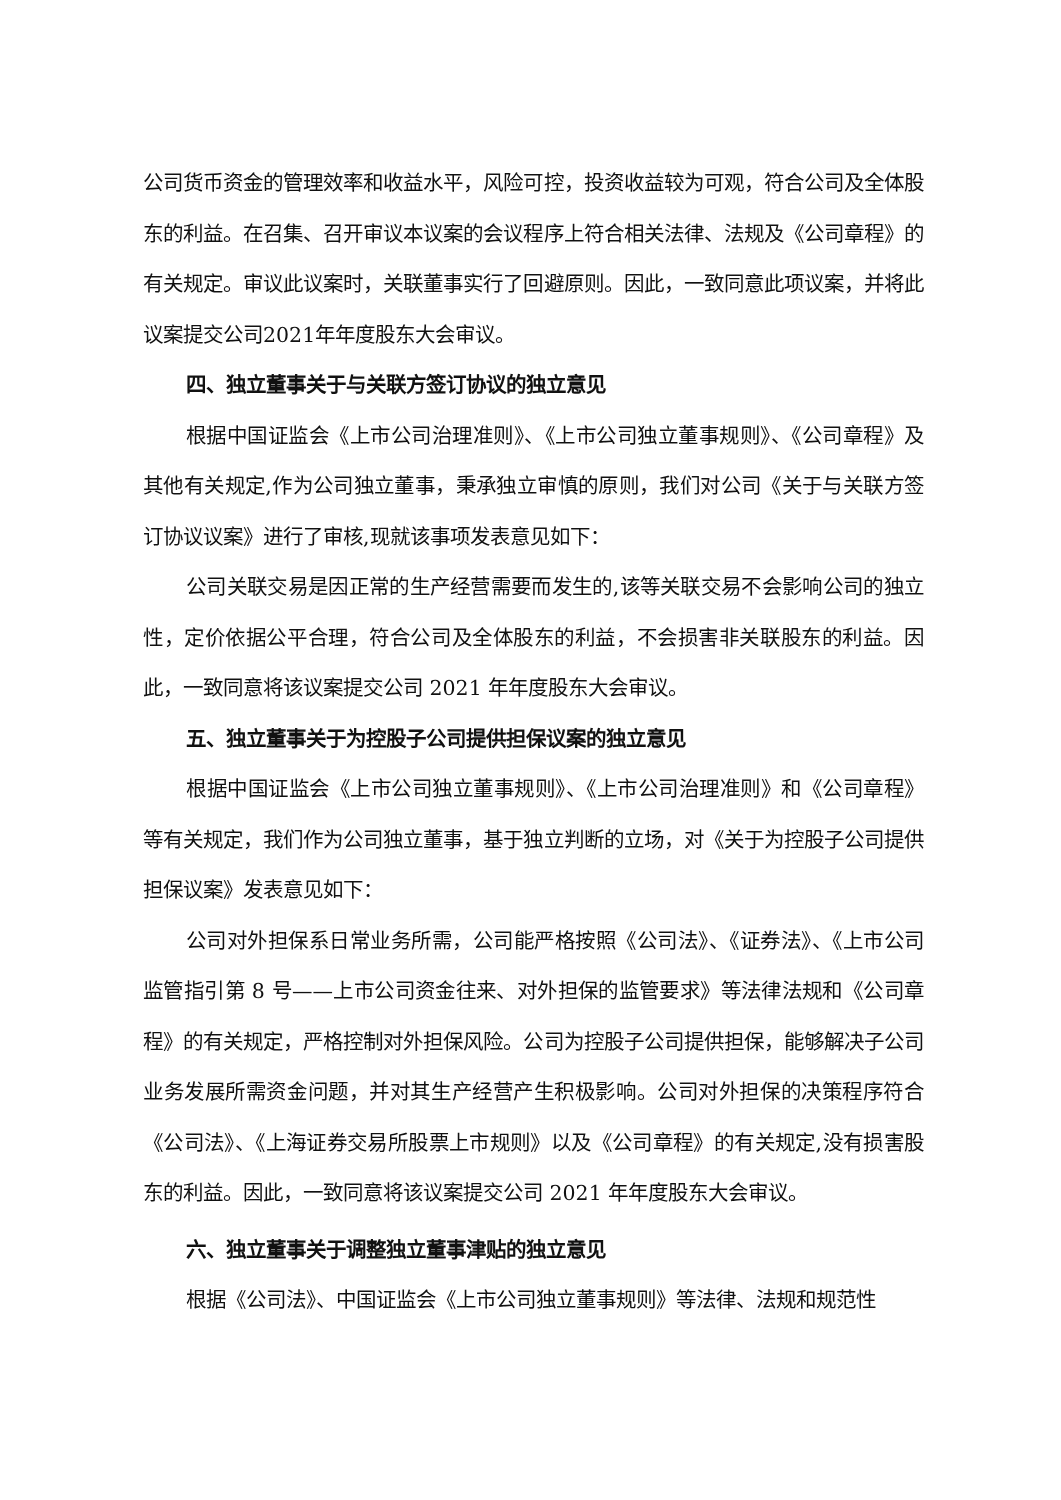公司货币资金的管理效率和收益水平，风险可控，投资收益较为可观，符合公司及全体股东的利益。在召集、召开审议本议案的会议程序上符合相关法律、法规及《公司章程》的有关规定。审议此议案时，关联董事实行了回避原则。因此，一致同意此项议案，并将此议案提交公司2021年年度股东大会审议。
四、独立董事关于与关联方签订协议的独立意见
根据中国证监会《上市公司治理准则》、《上市公司独立董事规则》、《公司章程》及其他有关规定,作为公司独立董事，秉承独立审慎的原则，我们对公司《关于与关联方签订协议议案》进行了审核,现就该事项发表意见如下：
公司关联交易是因正常的生产经营需要而发生的,该等关联交易不会影响公司的独立性，定价依据公平合理，符合公司及全体股东的利益，不会损害非关联股东的利益。因此，一致同意将该议案提交公司 2021 年年度股东大会审议。
五、独立董事关于为控股子公司提供担保议案的独立意见
根据中国证监会《上市公司独立董事规则》、《上市公司治理准则》和《公司章程》等有关规定，我们作为公司独立董事，基于独立判断的立场，对《关于为控股子公司提供担保议案》发表意见如下：
公司对外担保系日常业务所需，公司能严格按照《公司法》、《证券法》、《上市公司监管指引第 8 号——上市公司资金往来、对外担保的监管要求》等法律法规和《公司章程》的有关规定，严格控制对外担保风险。公司为控股子公司提供担保，能够解决子公司业务发展所需资金问题，并对其生产经营产生积极影响。公司对外担保的决策程序符合《公司法》、《上海证券交易所股票上市规则》以及《公司章程》的有关规定,没有损害股东的利益。因此，一致同意将该议案提交公司 2021 年年度股东大会审议。
六、独立董事关于调整独立董事津贴的独立意见
根据《公司法》、中国证监会《上市公司独立董事规则》等法律、法规和规范性